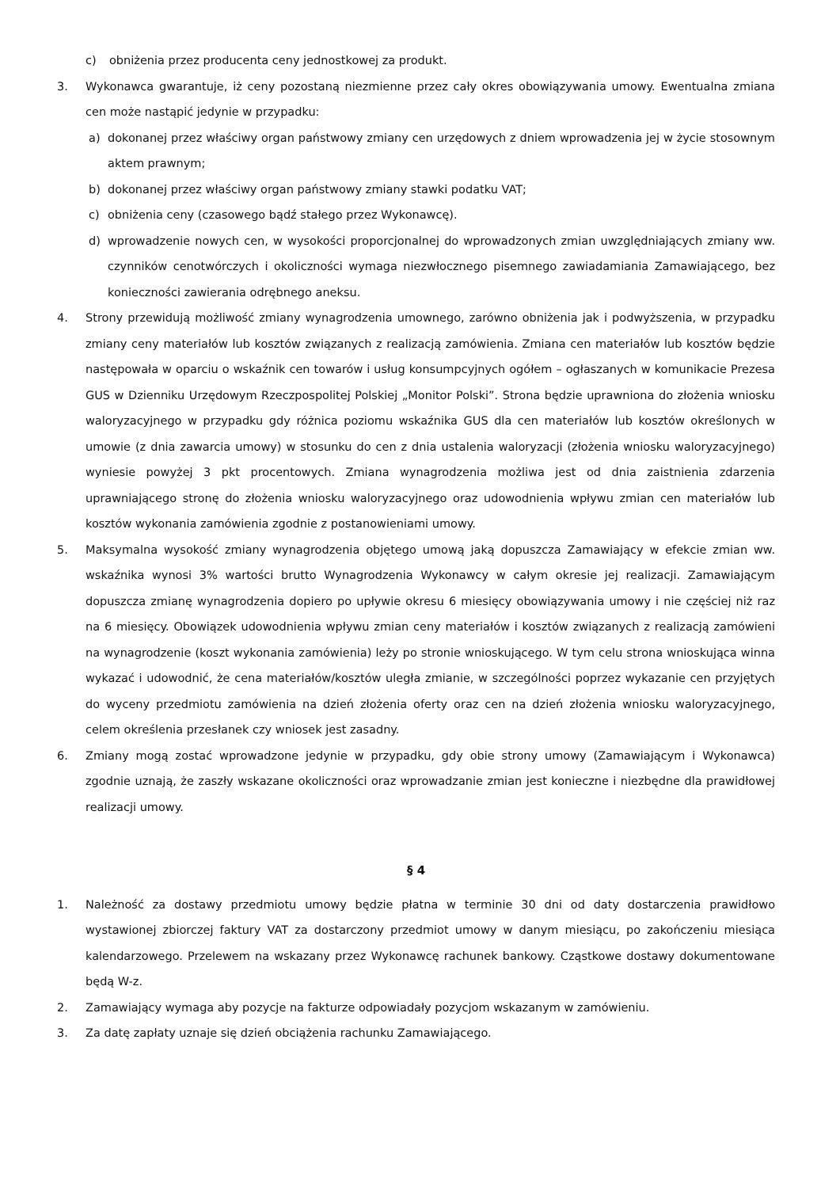c) obniżenia przez producenta ceny jednostkowej za produkt.
3. Wykonawca gwarantuje, iż ceny pozostaną niezmienne przez cały okres obowiązywania umowy. Ewentualna zmiana cen może nastąpić jedynie w przypadku:
a) dokonanej przez właściwy organ państwowy zmiany cen urzędowych z dniem wprowadzenia jej w życie stosownym aktem prawnym;
b) dokonanej przez właściwy organ państwowy zmiany stawki podatku VAT;
c) obniżenia ceny (czasowego bądź stałego przez Wykonawcę).
d) wprowadzenie nowych cen, w wysokości proporcjonalnej do wprowadzonych zmian uwzględniających zmiany ww. czynników cenotwórczych i okoliczności wymaga niezwłocznego pisemnego zawiadamiania Zamawiającego, bez konieczności zawierania odrębnego aneksu.
4. Strony przewidują możliwość zmiany wynagrodzenia umownego, zarówno obniżenia jak i podwyższenia, w przypadku zmiany ceny materiałów lub kosztów związanych z realizacją zamówienia. Zmiana cen materiałów lub kosztów będzie następowała w oparciu o wskaźnik cen towarów i usług konsumpcyjnych ogółem – ogłaszanych w komunikacie Prezesa GUS w Dzienniku Urzędowym Rzeczpospolitej Polskiej „Monitor Polski”. Strona będzie uprawniona do złożenia wniosku waloryzacyjnego w przypadku gdy różnica poziomu wskaźnika GUS dla cen materiałów lub kosztów określonych w umowie (z dnia zawarcia umowy) w stosunku do cen z dnia ustalenia waloryzacji (złożenia wniosku waloryzacyjnego) wyniesie powyżej 3 pkt procentowych. Zmiana wynagrodzenia możliwa jest od dnia zaistnienia zdarzenia uprawniającego stronę do złożenia wniosku waloryzacyjnego oraz udowodnienia wpływu zmian cen materiałów lub kosztów wykonania zamówienia zgodnie z postanowieniami umowy.
5. Maksymalna wysokość zmiany wynagrodzenia objętego umową jaką dopuszcza Zamawiający w efekcie zmian ww. wskaźnika wynosi 3% wartości brutto Wynagrodzenia Wykonawcy w całym okresie jej realizacji. Zamawiającym dopuszcza zmianę wynagrodzenia dopiero po upływie okresu 6 miesięcy obowiązywania umowy i nie częściej niż raz na 6 miesięcy. Obowiązek udowodnienia wpływu zmian ceny materiałów i kosztów związanych z realizacją zamówieni na wynagrodzenie (koszt wykonania zamówienia) leży po stronie wnioskującego. W tym celu strona wnioskująca winna wykazać i udowodnić, że cena materiałów/kosztów uległa zmianie, w szczególności poprzez wykazanie cen przyjętych do wyceny przedmiotu zamówienia na dzień złożenia oferty oraz cen na dzień złożenia wniosku waloryzacyjnego, celem określenia przesłanek czy wniosek jest zasadny.
6. Zmiany mogą zostać wprowadzone jedynie w przypadku, gdy obie strony umowy (Zamawiającym i Wykonawca) zgodnie uznają, że zaszły wskazane okoliczności oraz wprowadzanie zmian jest konieczne i niezbędne dla prawidłowej realizacji umowy.
§ 4
1. Należność za dostawy przedmiotu umowy będzie płatna w terminie 30 dni od daty dostarczenia prawidłowo wystawionej zbiorczej faktury VAT za dostarczony przedmiot umowy w danym miesiącu, po zakończeniu miesiąca kalendarzowego. Przelewem na wskazany przez Wykonawcę rachunek bankowy. Cząstkowe dostawy dokumentowane będą W-z.
2. Zamawiający wymaga aby pozycje na fakturze odpowiadały pozycjom wskazanym w zamówieniu.
3. Za datę zapłaty uznaje się dzień obciążenia rachunku Zamawiającego.